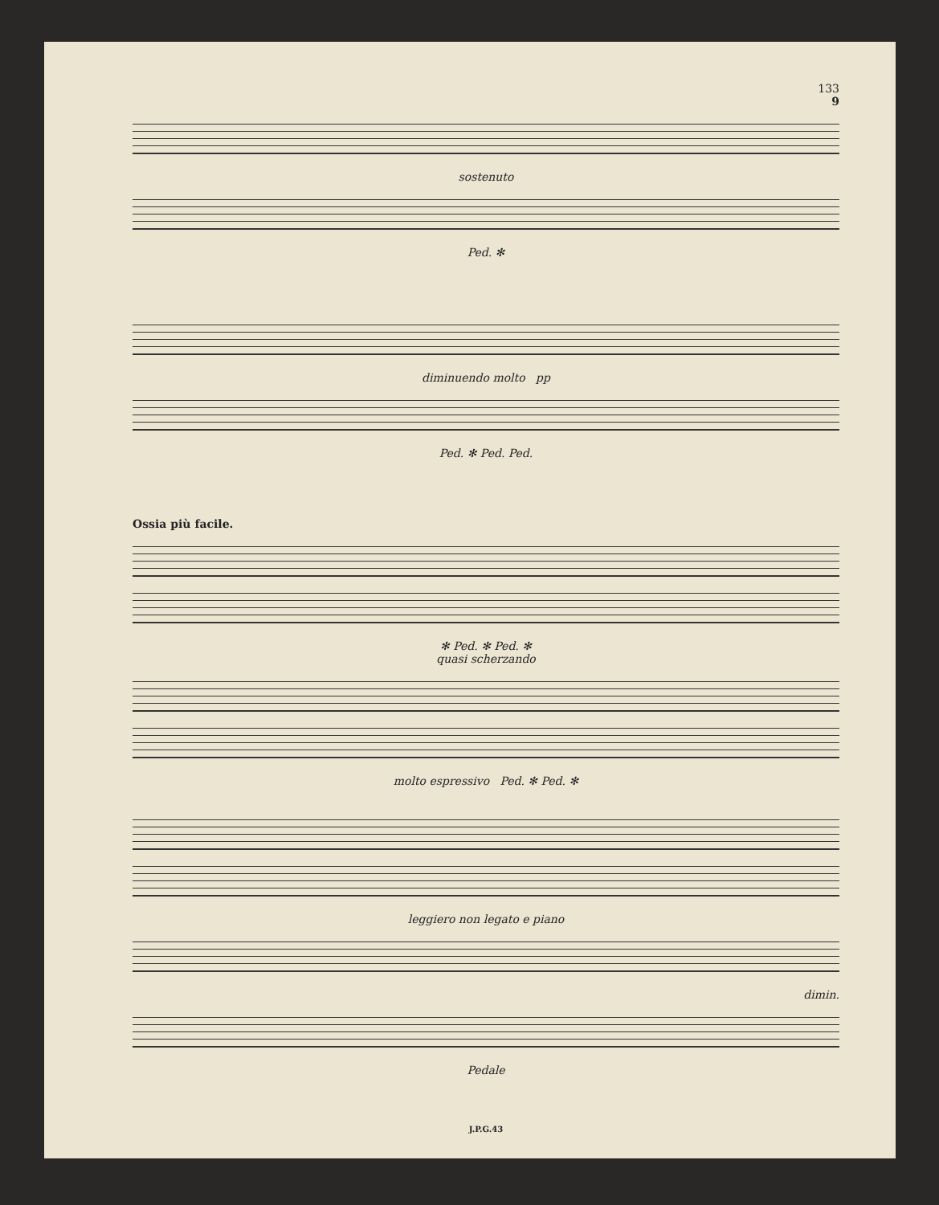133
9
sostenuto
Ped. ✻
diminuendo molto pp
Ped. ✻ Ped. Ped.
Ossia più facile.
✻ Ped. ✻ Ped. ✻
quasi scherzando
molto espressivo Ped. ✻ Ped. ✻
leggiero non legato e piano
dimin.
Pedale
J.P.G.43